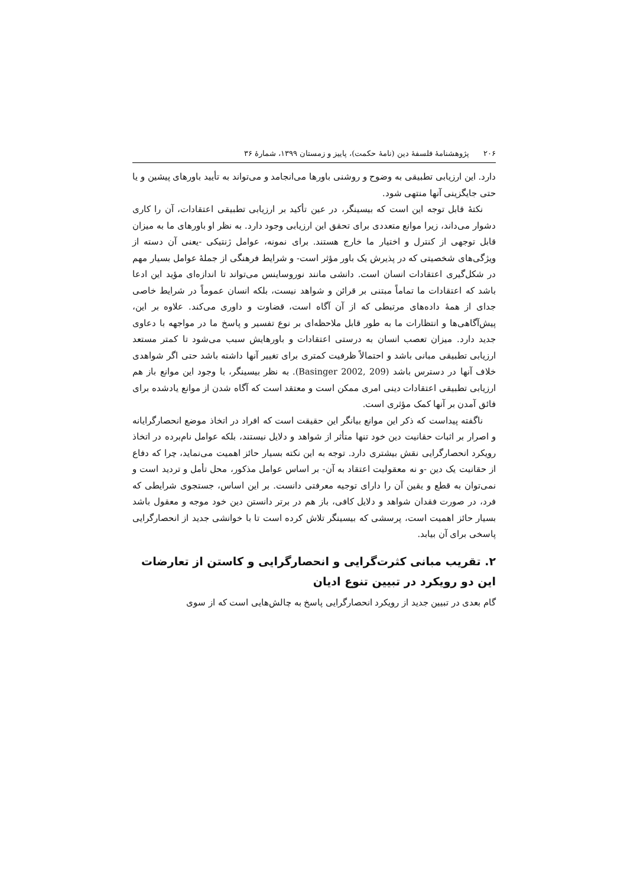۲۰۶ پژوهشنامهٔ فلسفهٔ دین (نامهٔ حکمت)، پاییز و زمستان ۱۳۹۹، شمارهٔ ۳۶
دارد. این ارزیابی تطبیقی به وضوح و روشنی باورها می‌انجامد و می‌تواند به تأیید باورهای پیشین و یا حتی جایگزینی آنها منتهی شود.
نکتهٔ قابل توجه این است که بیسینگر، در عین تأکید بر ارزیابی تطبیقی اعتقادات، آن را کاری دشوار می‌داند، زیرا موانع متعددی برای تحقق این ارزیابی وجود دارد. به نظر او باورهای ما به میزان قابل توجهی از کنترل و اختیار ما خارج هستند. برای نمونه، عوامل ژنتیکی -یعنی آن دسته از ویژگی‌های شخصیتی که در پذیرش یک باور مؤثر است- و شرایط فرهنگی از جملهٔ عوامل بسیار مهم در شکل‌گیری اعتقادات انسان است. دانشی مانند نوروساینس می‌تواند تا اندازه‌ای مؤید این ادعا باشد که اعتقادات ما تماماً مبتنی بر قرائن و شواهد نیست، بلکه انسان عموماً در شرایط خاصی جدای از همهٔ داده‌های مرتبطی که از آن آگاه است، قضاوت و داوری می‌کند. علاوه بر این، پیش‌آگاهی‌ها و انتظارات ما به طور قابل ملاحظه‌ای بر نوع تفسیر و پاسخ ما در مواجهه با دعاوی جدید دارد. میزان تعصب انسان به درستی اعتقادات و باورهایش سبب می‌شود تا کمتر مستعد ارزیابی تطبیقی مبانی باشد و احتمالاً ظرفیت کمتری برای تغییر آنها داشته باشد حتی اگر شواهدی خلاف آنها در دسترس باشد (Basinger 2002, 209). به نظر بیسینگر، با وجود این موانع باز هم ارزیابی تطبیقی اعتقادات دینی امری ممکن است و معتقد است که آگاه شدن از موانع یادشده برای فائق آمدن بر آنها کمک مؤثری است.
ناگفته پیداست که ذکر این موانع بیانگر این حقیقت است که افراد در اتخاذ موضع انحصارگرایانه و اصرار بر اثبات حقانیت دین خود تنها متأثر از شواهد و دلایل نیستند، بلکه عوامل نام‌برده در اتخاذ رویکرد انحصارگرایی نقش بیشتری دارد. توجه به این نکته بسیار حائز اهمیت می‌نماید، چرا که دفاع از حقانیت یک دین -و نه معقولیت اعتقاد به آن- بر اساس عوامل مذکور، محل تأمل و تردید است و نمی‌توان به قطع و یقین آن را دارای توجیه معرفتی دانست. بر این اساس، جستجوی شرایطی که فرد، در صورت فقدان شواهد و دلایل کافی، باز هم در برتر دانستن دین خود موجه و معقول باشد بسیار حائز اهمیت است، پرسشی که بیسینگر تلاش کرده است تا با خوانشی جدید از انحصارگرایی پاسخی برای آن بیابد.
۲. تقریب مبانی کثرت‌گرایی و انحصارگرایی و کاستن از تعارضات این دو رویکرد در تبیین تنوع ادیان
گام بعدی در تبیین جدید از رویکرد انحصارگرایی پاسخ به چالش‌هایی است که از سوی